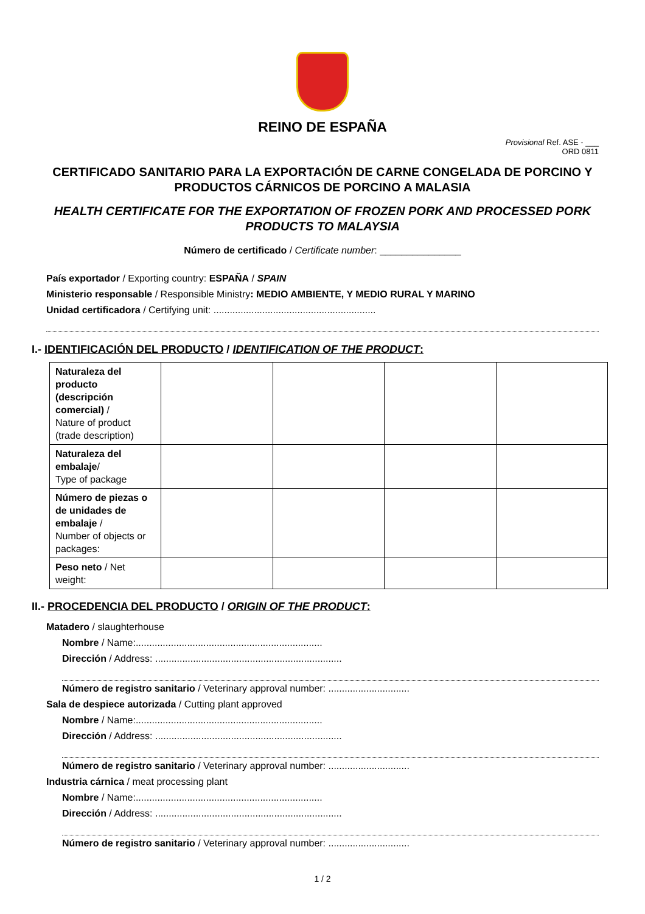REINO DE ESPAÑA
Provisional Ref. ASE - ___
ORD 0811
CERTIFICADO SANITARIO PARA LA EXPORTACIÓN DE CARNE CONGELADA DE PORCINO Y PRODUCTOS CÁRNICOS DE PORCINO A MALASIA
HEALTH CERTIFICATE FOR THE EXPORTATION OF FROZEN PORK AND PROCESSED PORK PRODUCTS TO MALAYSIA
Número de certificado / Certificate number: _______________
País exportador / Exporting country: ESPAÑA / SPAIN
Ministerio responsable / Responsible Ministry: MEDIO AMBIENTE, Y MEDIO RURAL Y MARINO
Unidad certificadora / Certifying unit: ............................................................
I.- IDENTIFICACIÓN DEL PRODUCTO / IDENTIFICATION OF THE PRODUCT:
| Naturaleza del producto (descripción comercial) / Nature of product (trade description) | | | | |
| Naturaleza del embalaje / Type of package | | | | |
| Número de piezas o de unidades de embalaje / Number of objects or packages: | | | | |
| Peso neto / Net weight: | | | | |
II.- PROCEDENCIA DEL PRODUCTO / ORIGIN OF THE PRODUCT:
Matadero / slaughterhouse
Nombre / Name:.....................................................................
Dirección / Address: .....................................................................
Número de registro sanitario / Veterinary approval number: ..............................
Sala de despiece autorizada / Cutting plant approved
Nombre / Name:.....................................................................
Dirección / Address: .....................................................................
Número de registro sanitario / Veterinary approval number: ..............................
Industria cárnica / meat processing plant
Nombre / Name:.....................................................................
Dirección / Address: .....................................................................
Número de registro sanitario / Veterinary approval number: ..............................
1 / 2